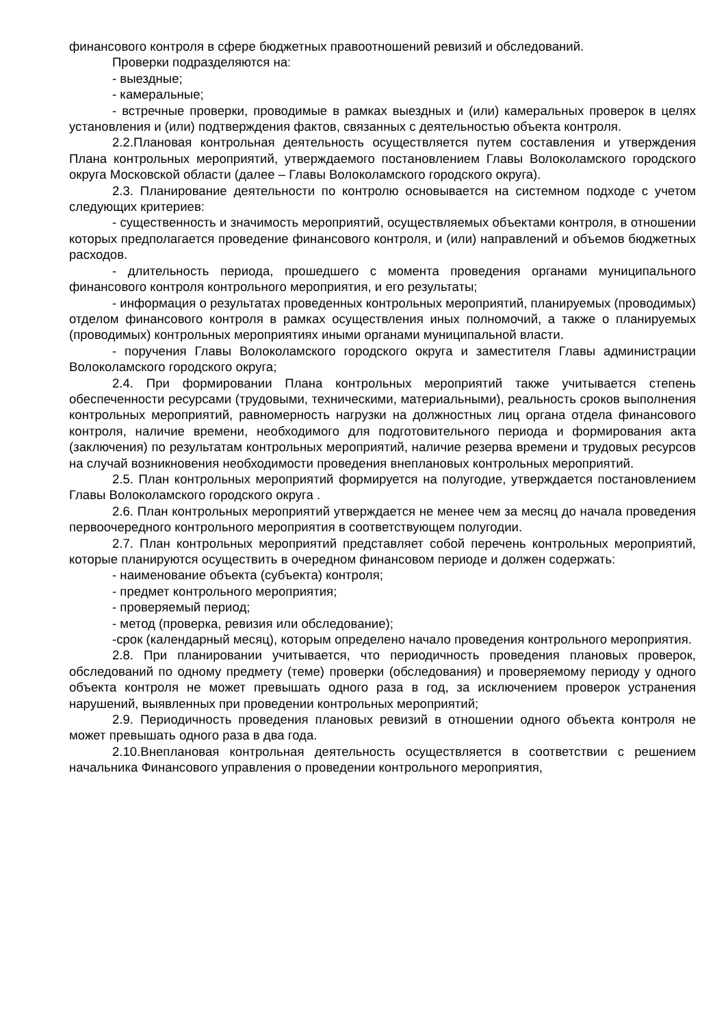финансового контроля в сфере бюджетных правоотношений ревизий и обследований.
Проверки подразделяются на:
- выездные;
- камеральные;
- встречные проверки, проводимые в рамках выездных и (или) камеральных проверок в целях установления и (или) подтверждения фактов, связанных с деятельностью объекта контроля.
2.2.Плановая контрольная деятельность осуществляется путем составления и утверждения Плана контрольных мероприятий, утверждаемого постановлением Главы Волоколамского городского округа Московской области (далее – Главы Волоколамского городского округа).
2.3. Планирование деятельности по контролю основывается на системном подходе с учетом следующих критериев:
- существенность и значимость мероприятий, осуществляемых объектами контроля, в отношении которых предполагается проведение финансового контроля, и (или) направлений и объемов бюджетных расходов.
- длительность периода, прошедшего с момента проведения органами муниципального финансового контроля контрольного мероприятия, и его результаты;
- информация о результатах проведенных контрольных мероприятий, планируемых (проводимых) отделом финансового контроля в рамках осуществления иных полномочий, а также о планируемых (проводимых) контрольных мероприятиях иными органами муниципальной власти.
- поручения Главы Волоколамского городского округа и заместителя Главы администрации Волоколамского городского округа;
2.4. При формировании Плана контрольных мероприятий также учитывается степень обеспеченности ресурсами (трудовыми, техническими, материальными), реальность сроков выполнения контрольных мероприятий, равномерность нагрузки на должностных лиц органа отдела финансового контроля, наличие времени, необходимого для подготовительного периода и формирования акта (заключения) по результатам контрольных мероприятий, наличие резерва времени и трудовых ресурсов на случай возникновения необходимости проведения внеплановых контрольных мероприятий.
2.5. План контрольных мероприятий формируется на полугодие, утверждается постановлением Главы Волоколамского городского округа .
2.6. План контрольных мероприятий утверждается не менее чем за месяц до начала проведения первоочередного контрольного мероприятия в соответствующем полугодии.
2.7. План контрольных мероприятий представляет собой перечень контрольных мероприятий, которые планируются осуществить в очередном финансовом периоде и должен содержать:
- наименование объекта (субъекта) контроля;
- предмет контрольного мероприятия;
- проверяемый период;
- метод (проверка, ревизия или обследование);
-срок (календарный месяц), которым определено начало проведения контрольного мероприятия.
2.8. При планировании учитывается, что периодичность проведения плановых проверок, обследований по одному предмету (теме) проверки (обследования) и проверяемому периоду у одного объекта контроля не может превышать одного раза в год, за исключением проверок устранения нарушений, выявленных при проведении контрольных мероприятий;
2.9. Периодичность проведения плановых ревизий в отношении одного объекта контроля не может превышать одного раза в два года.
2.10.Внеплановая контрольная деятельность осуществляется в соответствии с решением начальника Финансового управления о проведении контрольного мероприятия,